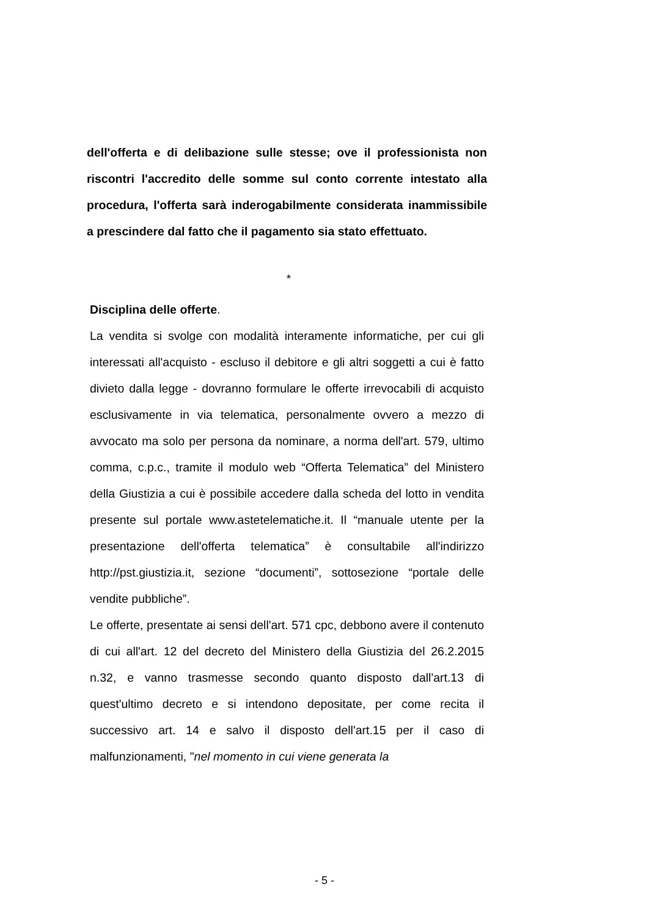dell'offerta e di delibazione sulle stesse; ove il professionista non riscontri l'accredito delle somme sul conto corrente intestato alla procedura, l'offerta sarà inderogabilmente considerata inammissibile a prescindere dal fatto che il pagamento sia stato effettuato.
*
Disciplina delle offerte.
La vendita si svolge con modalità interamente informatiche, per cui gli interessati all'acquisto - escluso il debitore e gli altri soggetti a cui è fatto divieto dalla legge - dovranno formulare le offerte irrevocabili di acquisto esclusivamente in via telematica, personalmente ovvero a mezzo di avvocato ma solo per persona da nominare, a norma dell'art. 579, ultimo comma, c.p.c., tramite il modulo web “Offerta Telematica” del Ministero della Giustizia a cui è possibile accedere dalla scheda del lotto in vendita presente sul portale www.astetelematiche.it. Il “manuale utente per la presentazione dell'offerta telematica” è consultabile all'indirizzo http://pst.giustizia.it, sezione “documenti”, sottosezione “portale delle vendite pubbliche”.
Le offerte, presentate ai sensi dell'art. 571 cpc, debbono avere il contenuto di cui all'art. 12 del decreto del Ministero della Giustizia del 26.2.2015 n.32, e vanno trasmesse secondo quanto disposto dall'art.13 di quest'ultimo decreto e si intendono depositate, per come recita il successivo art. 14 e salvo il disposto dell'art.15 per il caso di malfunzionamenti, "nel momento in cui viene generata la
- 5 -